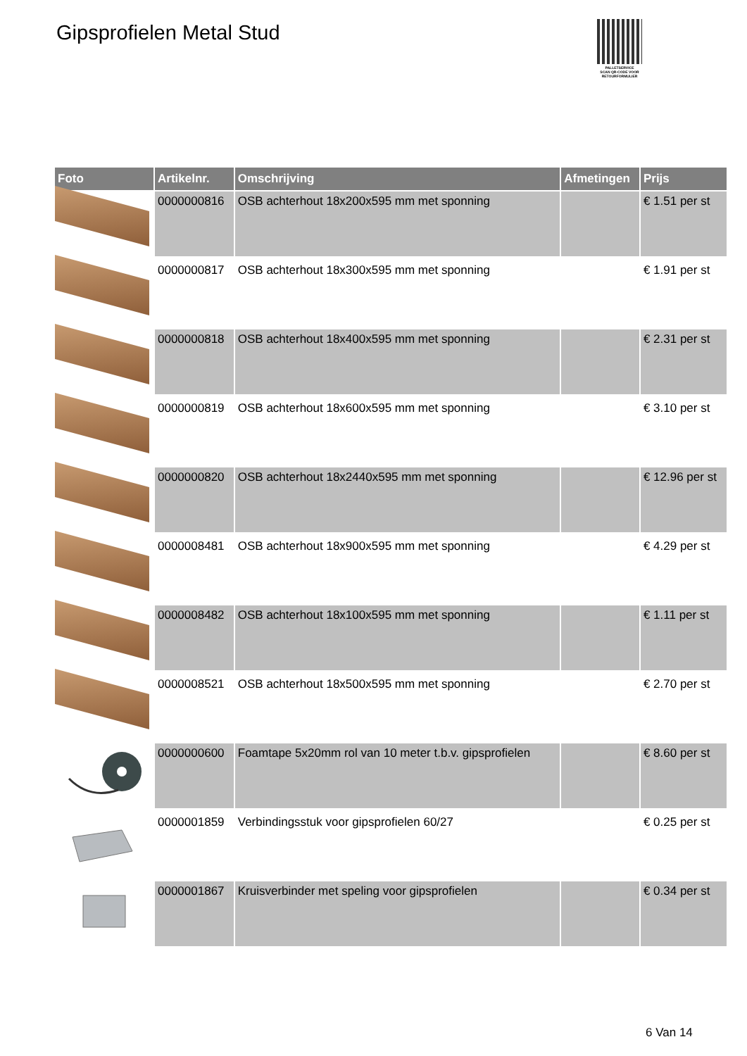Gipsprofielen Metal Stud
PALLETSERVICE
SCAN QR-CODE VOOR RETOURFORMULIER
| Foto | Artikelnr. | Omschrijving | Afmetingen | Prijs |
| --- | --- | --- | --- | --- |
| | 0000000816 | OSB achterhout 18x200x595 mm met sponning | | € 1.51 per st |
| | 0000000817 | OSB achterhout 18x300x595 mm met sponning | | € 1.91 per st |
| | 0000000818 | OSB achterhout 18x400x595 mm met sponning | | € 2.31 per st |
| | 0000000819 | OSB achterhout 18x600x595 mm met sponning | | € 3.10 per st |
| | 0000000820 | OSB achterhout 18x2440x595 mm met sponning | | € 12.96 per st |
| | 0000008481 | OSB achterhout 18x900x595 mm met sponning | | € 4.29 per st |
| | 0000008482 | OSB achterhout 18x100x595 mm met sponning | | € 1.11 per st |
| | 0000008521 | OSB achterhout 18x500x595 mm met sponning | | € 2.70 per st |
| | 0000000600 | Foamtape 5x20mm rol van 10 meter t.b.v. gipsprofielen | | € 8.60 per st |
| | 0000001859 | Verbindingsstuk voor gipsprofielen 60/27 | | € 0.25 per st |
| | 0000001867 | Kruisverbinder met speling voor gipsprofielen | | € 0.34 per st |
6 Van 14